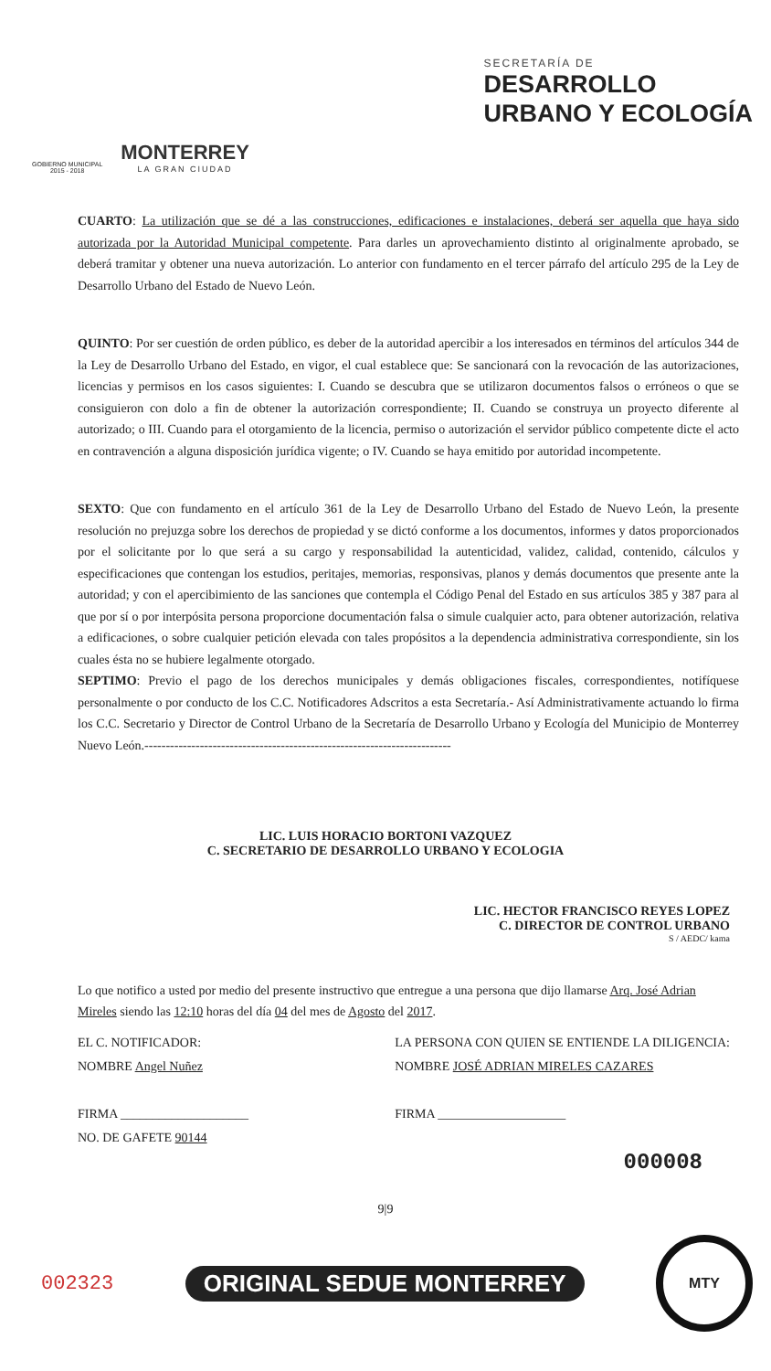GOBIERNO MUNICIPAL
2015 - 2018
MONTERREY
LA GRAN CIUDAD
SECRETARÍA DE
DESARROLLO
URBANO Y ECOLOGÍA
CUARTO: La utilización que se dé a las construcciones, edificaciones e instalaciones, deberá ser aquella que haya sido autorizada por la Autoridad Municipal competente. Para darles un aprovechamiento distinto al originalmente aprobado, se deberá tramitar y obtener una nueva autorización. Lo anterior con fundamento en el tercer párrafo del artículo 295 de la Ley de Desarrollo Urbano del Estado de Nuevo León.
QUINTO: Por ser cuestión de orden público, es deber de la autoridad apercibir a los interesados en términos del artículos 344 de la Ley de Desarrollo Urbano del Estado, en vigor, el cual establece que: Se sancionará con la revocación de las autorizaciones, licencias y permisos en los casos siguientes: I. Cuando se descubra que se utilizaron documentos falsos o erróneos o que se consiguieron con dolo a fin de obtener la autorización correspondiente; II. Cuando se construya un proyecto diferente al autorizado; o III. Cuando para el otorgamiento de la licencia, permiso o autorización el servidor público competente dicte el acto en contravención a alguna disposición jurídica vigente; o IV. Cuando se haya emitido por autoridad incompetente.
SEXTO: Que con fundamento en el artículo 361 de la Ley de Desarrollo Urbano del Estado de Nuevo León, la presente resolución no prejuzga sobre los derechos de propiedad y se dictó conforme a los documentos, informes y datos proporcionados por el solicitante por lo que será a su cargo y responsabilidad la autenticidad, validez, calidad, contenido, cálculos y especificaciones que contengan los estudios, peritajes, memorias, responsivas, planos y demás documentos que presente ante la autoridad; y con el apercibimiento de las sanciones que contempla el Código Penal del Estado en sus artículos 385 y 387 para al que por sí o por interpósita persona proporcione documentación falsa o simule cualquier acto, para obtener autorización, relativa a edificaciones, o sobre cualquier petición elevada con tales propósitos a la dependencia administrativa correspondiente, sin los cuales ésta no se hubiere legalmente otorgado.
SEPTIMO: Previo el pago de los derechos municipales y demás obligaciones fiscales, correspondientes, notifíquese personalmente o por conducto de los C.C. Notificadores Adscritos a esta Secretaría.- Así Administrativamente actuando lo firma los C.C. Secretario y Director de Control Urbano de la Secretaría de Desarrollo Urbano y Ecología del Municipio de Monterrey Nuevo León.------------------------------------------------------------------------
LIC. LUIS HORACIO BORTONI VAZQUEZ
C. SECRETARIO DE DESARROLLO URBANO Y ECOLOGIA
LIC. HECTOR FRANCISCO REYES LOPEZ
C. DIRECTOR DE CONTROL URBANO
S / AEDC/ kama
Lo que notifico a usted por medio del presente instructivo que entregue a una persona que dijo llamarse Arq. José Adrian Mireles siendo las 12:10 horas del día 04 del mes de Agosto del 2017.
EL C. NOTIFICADOR:
NOMBRE Angel Nuñez
FIRMA ____________________
NO. DE GAFETE 90144
LA PERSONA CON QUIEN SE ENTIENDE LA DILIGENCIA:
NOMBRE JOSÉ ADRIAN MIRELES CAZARES
FIRMA ____________________
000008
9|9
002323 ORIGINAL SEDUE MONTERREY
MTY